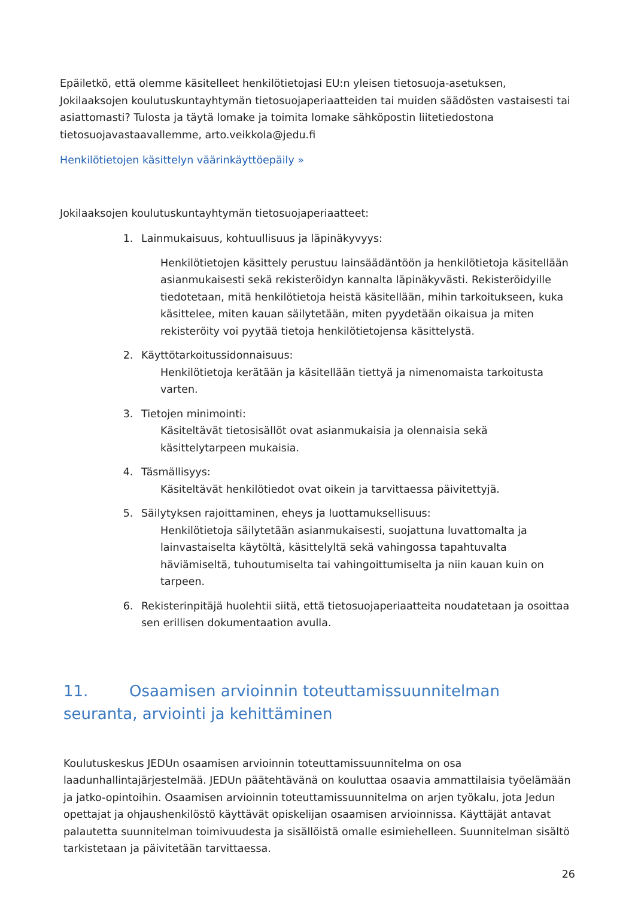Epäiletkö, että olemme käsitelleet henkilötietojasi EU:n yleisen tietosuoja-asetuksen, Jokilaaksojen koulutuskuntayhtymän tietosuojaperiaatteiden tai muiden säädösten vastaisesti tai asiattomasti? Tulosta ja täytä lomake ja toimita lomake sähköpostin liitetiedostona tietosuojavastaavallemme, arto.veikkola@jedu.fi
Henkilötietojen käsittelyn väärinkäyttöepäily »
Jokilaaksojen koulutuskuntayhtymän tietosuojaperiaatteet:
1. Lainmukaisuus, kohtuullisuus ja läpinäkyvyys:
Henkilötietojen käsittely perustuu lainsäädäntöön ja henkilötietoja käsitellään asianmukaisesti sekä rekisteröidyn kannalta läpinäkyvästi. Rekisteröidyille tiedotetaan, mitä henkilötietoja heistä käsitellään, mihin tarkoitukseen, kuka käsittelee, miten kauan säilytetään, miten pyydetään oikaisua ja miten rekisteröity voi pyytää tietoja henkilötietojensa käsittelystä.
2. Käyttötarkoitussidonnaisuus:
Henkilötietoja kerätään ja käsitellään tiettyä ja nimenomaista tarkoitusta varten.
3. Tietojen minimointi:
Käsiteltävät tietosisällöt ovat asianmukaisia ja olennaisia sekä käsittelytarpeen mukaisia.
4. Täsmällisyys:
Käsiteltävät henkilötiedot ovat oikein ja tarvittaessa päivitettyjä.
5. Säilytyksen rajoittaminen, eheys ja luottamuksellisuus:
Henkilötietoja säilytetään asianmukaisesti, suojattuna luvattomalta ja lainvastaiselta käytöltä, käsittelyltä sekä vahingossa tapahtuvalta häviämiseltä, tuhoutumiselta tai vahingoittumiselta ja niin kauan kuin on tarpeen.
6. Rekisterinpitäjä huolehtii siitä, että tietosuojaperiaatteita noudatetaan ja osoittaa sen erillisen dokumentaation avulla.
11. Osaamisen arvioinnin toteuttamissuunnitelman seuranta, arviointi ja kehittäminen
Koulutuskeskus JEDUn osaamisen arvioinnin toteuttamissuunnitelma on osa laadunhallintajärjestelmää. JEDUn päätehtävänä on kouluttaa osaavia ammattilaisia työelämään ja jatko-opintoihin. Osaamisen arvioinnin toteuttamissuunnitelma on arjen työkalu, jota Jedun opettajat ja ohjaushenkilöstö käyttävät opiskelijan osaamisen arvioinnissa. Käyttäjät antavat palautetta suunnitelman toimivuudesta ja sisällöistä omalle esimiehelleen. Suunnitelman sisältö tarkistetaan ja päivitetään tarvittaessa.
26